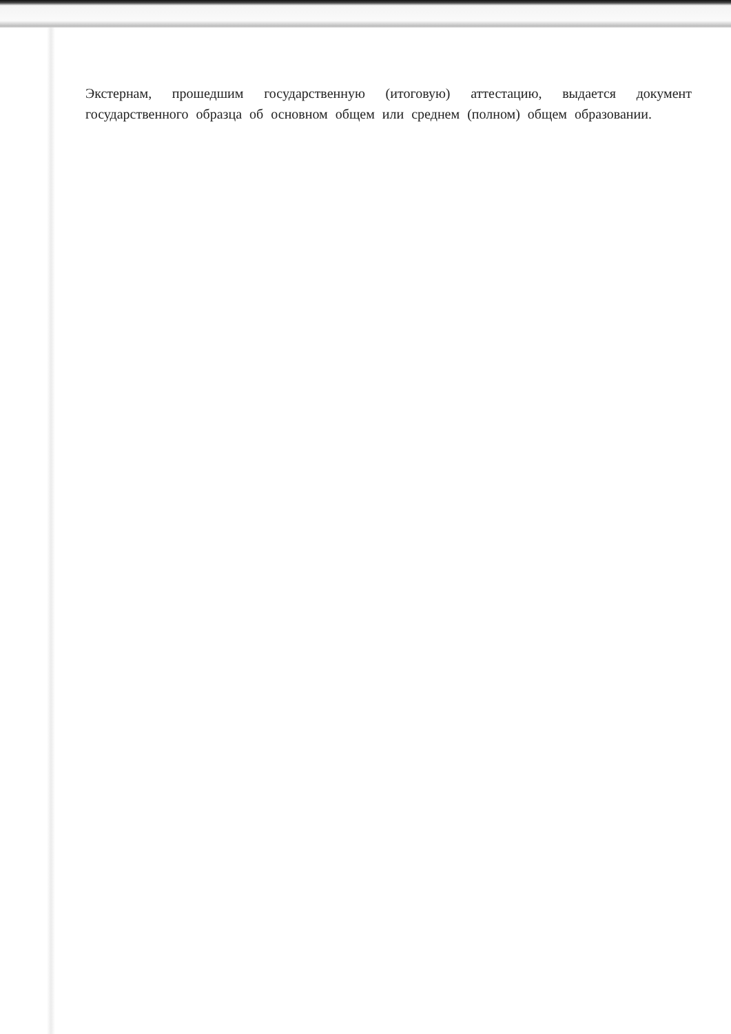Экстернам, прошедшим государственную (итоговую) аттестацию, выдается документ государственного образца об основном общем или среднем (полном) общем образовании.